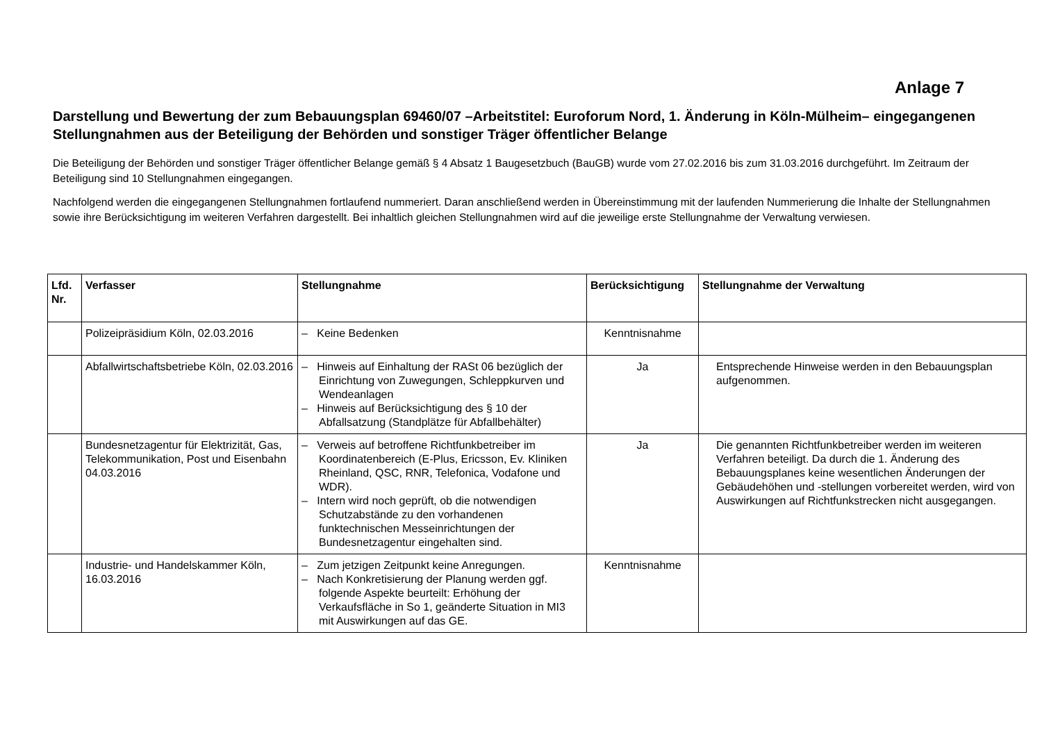Anlage 7
Darstellung und Bewertung der zum Bebauungsplan 69460/07 –Arbeitstitel: Euroforum Nord, 1. Änderung in Köln-Mülheim– eingegangenen Stellungnahmen aus der Beteiligung der Behörden und sonstiger Träger öffentlicher Belange
Die Beteiligung der Behörden und sonstiger Träger öffentlicher Belange gemäß § 4 Absatz 1 Baugesetzbuch (BauGB) wurde vom 27.02.2016 bis zum 31.03.2016 durchgeführt. Im Zeitraum der Beteiligung sind 10 Stellungnahmen eingegangen.
Nachfolgend werden die eingegangenen Stellungnahmen fortlaufend nummeriert. Daran anschließend werden in Übereinstimmung mit der laufenden Nummerierung die Inhalte der Stellungnahmen sowie ihre Berücksichtigung im weiteren Verfahren dargestellt. Bei inhaltlich gleichen Stellungnahmen wird auf die jeweilige erste Stellungnahme der Verwaltung verwiesen.
| Lfd. Nr. | Verfasser | Stellungnahme | Berücksichtigung | Stellungnahme der Verwaltung |
| --- | --- | --- | --- | --- |
| | Polizeipräsidium Köln, 02.03.2016 | – Keine Bedenken | Kenntnisnahme | |
| | Abfallwirtschaftsbetriebe Köln, 02.03.2016 | – Hinweis auf Einhaltung der RASt 06 bezüglich der Einrichtung von Zuwegungen, Schleppkurven und Wendeanlagen – Hinweis auf Berücksichtigung des § 10 der Abfallsatzung (Standplätze für Abfallbehälter) | Ja | Entsprechende Hinweise werden in den Bebauungsplan aufgenommen. |
| | Bundesnetzagentur für Elektrizität, Gas, Telekommunikation, Post und Eisenbahn 04.03.2016 | – Verweis auf betroffene Richtfunkbetreiber im Koordinatenbereich (E-Plus, Ericsson, Ev. Kliniken Rheinland, QSC, RNR, Telefonica, Vodafone und WDR). – Intern wird noch geprüft, ob die notwendigen Schutzabstände zu den vorhandenen funktechnischen Messeinrichtungen der Bundesnetzagentur eingehalten sind. | Ja | Die genannten Richtfunkbetreiber werden im weiteren Verfahren beteiligt. Da durch die 1. Änderung des Bebauungsplanes keine wesentlichen Änderungen der Gebäudehöhen und -stellungen vorbereitet werden, wird von Auswirkungen auf Richtfunkstrecken nicht ausgegangen. |
| | Industrie- und Handelskammer Köln, 16.03.2016 | – Zum jetzigen Zeitpunkt keine Anregungen. – Nach Konkretisierung der Planung werden ggf. folgende Aspekte beurteilt: Erhöhung der Verkaufsfläche in So 1, geänderte Situation in MI3 mit Auswirkungen auf das GE. | Kenntnisnahme | |